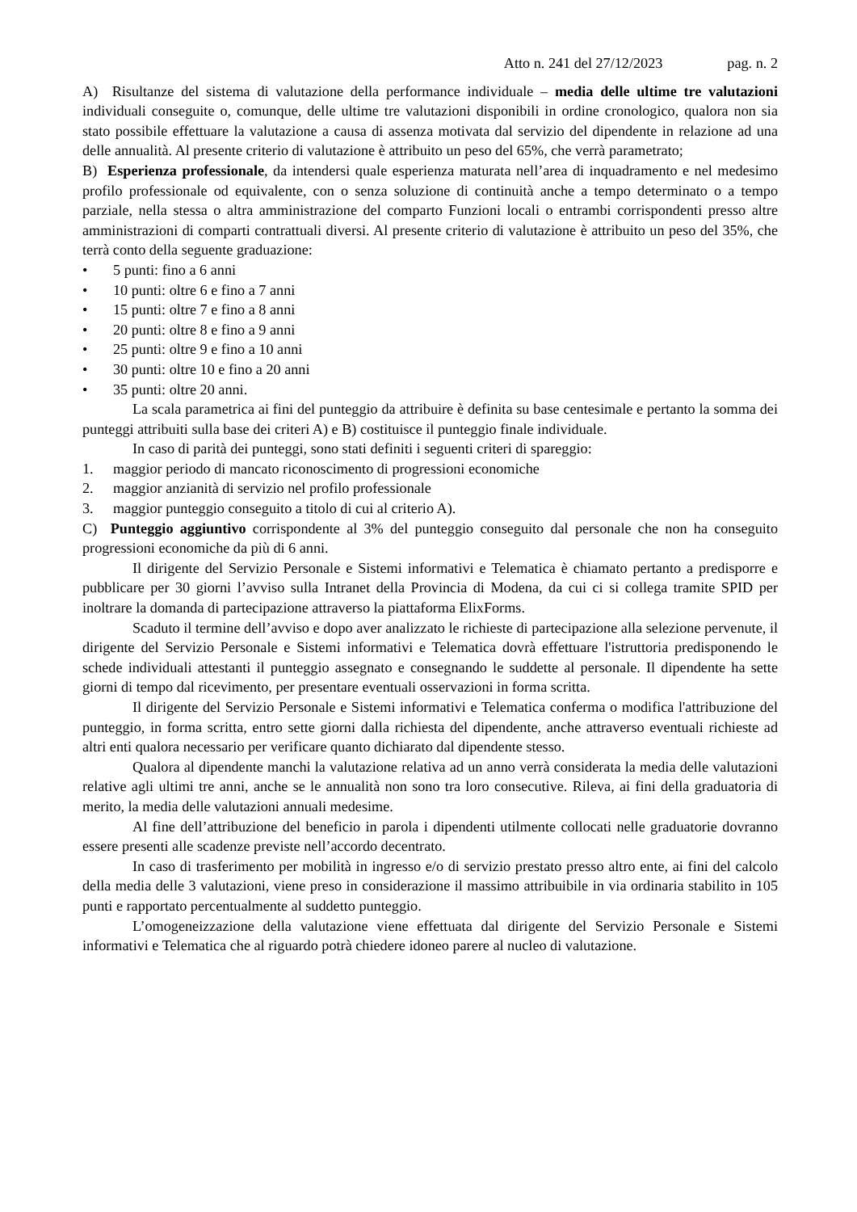Atto n. 241 del 27/12/2023 pag. n. 2
A) Risultanze del sistema di valutazione della performance individuale – media delle ultime tre valutazioni individuali conseguite o, comunque, delle ultime tre valutazioni disponibili in ordine cronologico, qualora non sia stato possibile effettuare la valutazione a causa di assenza motivata dal servizio del dipendente in relazione ad una delle annualità. Al presente criterio di valutazione è attribuito un peso del 65%, che verrà parametrato;
B) Esperienza professionale, da intendersi quale esperienza maturata nell’area di inquadramento e nel medesimo profilo professionale od equivalente, con o senza soluzione di continuità anche a tempo determinato o a tempo parziale, nella stessa o altra amministrazione del comparto Funzioni locali o entrambi corrispondenti presso altre amministrazioni di comparti contrattuali diversi. Al presente criterio di valutazione è attribuito un peso del 35%, che terrà conto della seguente graduazione:
• 5 punti: fino a 6 anni
• 10 punti: oltre 6 e fino a 7 anni
• 15 punti: oltre 7 e fino a 8 anni
• 20 punti: oltre 8 e fino a 9 anni
• 25 punti: oltre 9 e fino a 10 anni
• 30 punti: oltre 10 e fino a 20 anni
• 35 punti: oltre 20 anni.
La scala parametrica ai fini del punteggio da attribuire è definita su base centesimale e pertanto la somma dei punteggi attribuiti sulla base dei criteri A) e B) costituisce il punteggio finale individuale.
In caso di parità dei punteggi, sono stati definiti i seguenti criteri di spareggio:
1. maggior periodo di mancato riconoscimento di progressioni economiche
2. maggior anzianità di servizio nel profilo professionale
3. maggior punteggio conseguito a titolo di cui al criterio A).
C) Punteggio aggiuntivo corrispondente al 3% del punteggio conseguito dal personale che non ha conseguito progressioni economiche da più di 6 anni.
Il dirigente del Servizio Personale e Sistemi informativi e Telematica è chiamato pertanto a predisporre e pubblicare per 30 giorni l’avviso sulla Intranet della Provincia di Modena, da cui ci si collega tramite SPID per inoltrare la domanda di partecipazione attraverso la piattaforma ElixForms.
Scaduto il termine dell’avviso e dopo aver analizzato le richieste di partecipazione alla selezione pervenute, il dirigente del Servizio Personale e Sistemi informativi e Telematica dovrà effettuare l'istruttoria predisponendo le schede individuali attestanti il punteggio assegnato e consegnando le suddette al personale. Il dipendente ha sette giorni di tempo dal ricevimento, per presentare eventuali osservazioni in forma scritta.
Il dirigente del Servizio Personale e Sistemi informativi e Telematica conferma o modifica l'attribuzione del punteggio, in forma scritta, entro sette giorni dalla richiesta del dipendente, anche attraverso eventuali richieste ad altri enti qualora necessario per verificare quanto dichiarato dal dipendente stesso.
Qualora al dipendente manchi la valutazione relativa ad un anno verrà considerata la media delle valutazioni relative agli ultimi tre anni, anche se le annualità non sono tra loro consecutive. Rileva, ai fini della graduatoria di merito, la media delle valutazioni annuali medesime.
Al fine dell’attribuzione del beneficio in parola i dipendenti utilmente collocati nelle graduatorie dovranno essere presenti alle scadenze previste nell’accordo decentrato.
In caso di trasferimento per mobilità in ingresso e/o di servizio prestato presso altro ente, ai fini del calcolo della media delle 3 valutazioni, viene preso in considerazione il massimo attribuibile in via ordinaria stabilito in 105 punti e rapportato percentualmente al suddetto punteggio.
L’omogeneizzazione della valutazione viene effettuata dal dirigente del Servizio Personale e Sistemi informativi e Telematica che al riguardo potrà chiedere idoneo parere al nucleo di valutazione.